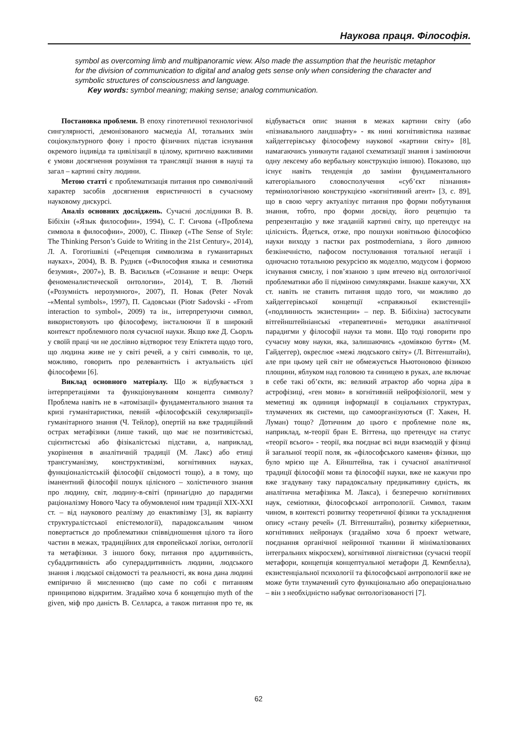Наукова праця. Філософія.
symbol as overcoming limb and multipanoramic view. Also made the assumption that the heuristic metaphor for the division of communication to digital and analog gets sense only when considering the character and symbolic structures of consciousness and language.
Key words: symbol meaning; making sense; analog communication.
Постановка проблеми. В епоху гіпотетичної технологічної сингулярності, демонізованого масмедіа AI, тотальних змін соціокультурного фону і просто фізичних підстав існування окремого індивіда та цивілізації в цілому, критично важливими є умови досягнення розуміння та трансляції знання в науці та загал – картині світу людини.
Метою статті є проблематизація питання про символічний характер засобів досягнення евристичності в сучасному науковому дискурсі.
Аналіз основних досліджень. Сучасні дослідники В. В. Бібіхін («Язык философии», 1994), С. Г. Сичова («Проблема символа в философии», 2000), С. Пінкер («The Sense of Style: The Thinking Person’s Guide to Writing in the 21st Century», 2014), Л. А. Гоготішвілі («Рецепция символизма в гуманитарных науках», 2004), В. В. Руднєв («Философия языка и семиотика безумия», 2007»), В. В. Васильєв («Сознание и вещи: Очерк феноменалистической онтологии», 2014), Т. В. Лютий («Розумність нерозумного», 2007), П. Новак (Peter Novak -«Mental symbols», 1997), П. Садовськи (Piotr Sadovski - «From interaction to symbol», 2009) та ін., інтерпретуючи символ, використовують цю філософему, інсталюючи її в широкий контекст проблемного поля сучасної науки. Якщо вже Д. Сьорль у своїй праці чи не дослівно відтворює тезу Епіктета щодо того, що людина живе не у світі речей, а у світі символів, то це, можливо, говорить про релевантність і актуальність цієї філософеми [6].
Виклад основного матеріалу. Що ж відбувається з інтерпретаціями та функціонуванням концепта символу? Проблема навіть не в «атомізації» фундаментального знання та кризі гуманітаристики, певній «філософській секуляризації» гуманітарного знання (Ч. Тейлор), опертій на вже традиційний острах метафізики (лише такий, що має не позитивістські, сцієнтистські або фізікалістські підстави, а, наприклад, укорінення в аналітичній традиції (М. Лакс) або етиці трансгуманізму, конструктивізмі, когнітивних науках, функціоналістській філософії свідомості тощо), а в тому, що іманентний філософії пошук цілісного – холістичного знання про людину, світ, людину-в-світі (принагідно до парадигми раціоналізму Нового Часу та обумовленої ним традиції XIX-XXI ст. – від наукового реалізму до енактивізму [3], як варіанту структуралістської епістемології), парадоксальним чином повертається до проблематики співвідношення цілого та його частин в межах, традиційних для європейської логіки, онтології та метафізики. З іншого боку, питання про аддитивність, субаддитивність або супераддитивність людини, людського знання і людської свідомості та реальності, як вона дана людині емпірично й мисленнєво (що саме по собі є питанням принципово відкритим. Згадаймо хоча б концепцію myth of the given, міф про даність В. Селларса, а також питання про те, як відбувається опис знання в межах картини світу (або «пізнавального ландшафту» - як нині когнітивістика називає хайдеггерівську філософему наукової «картини світу» [8], намагаючись уникнути гаданої схематизації знання і замінюючи одну лексему або вербальну конструкцію іншою). Показово, що існує навіть тенденція до заміни фундаментального категоріального словосполучення «суб’єкт пізнання» термінологічною конструкцією «когнітивний агент» [3, с. 89], що в свою чергу актуалізує питання про форми побутування знання, тобто, про форми досвіду, його рецепцію та репрезентацію у вже згаданій картині світу, що претендує на цілісність. Йдеться, отже, про пошуки новітньою філософією науки виходу з пастки pax postmoderniana, з його дивною безкінечністю, пафосом постулювання тотальної негації і одночасно тотальною рекурсією як моделлю, модусом і формою існування смислу, і пов’язаною з цим втечею від онтологічної проблематики або її підміною симулякрами. Інакше кажучи, XX ст. навіть не ставить питання щодо того, чи можливо до хайдеггерівської концепції «справжньої екзистенції» («подлинность экзистенции» – пер. В. Бібіхіна) застосувати вітгейнштейніанські «терапевтичні» методики аналітичної парадигми у філософії науки та мови. Що тоді говорити про сучасну мову науки, яка, залишаючись «домівкою буття» (М. Гайдеггер), окреслює «межі людського світу» (Л. Вітгенштайн), але при цьому цей світ не обмежується Ньютоновою фізикою площини, яблуком над головою та синицею в руках, але включає в себе такі об’єкти, як: великий атрактор або чорна діра в астрофізиці, «ген мови» в когнітивній нейрофізіології, мем у меметиці як одиниця інформації в соціальних структурах, тлумачених як системи, що самоорганізуються (Г. Хакен, Н. Луман) тощо? Дотичним до цього є проблемне поле як, наприклад, м-теорії бран Е. Віттена, що претендує на статус «теорії всього» - теорії, яка поєднає всі види взаємодій у фізиці й загальної теорії поля, як «філософського каменя» фізики, що було мрією ще А. Ейнштейна, так і сучасної аналітичної традиції філософії мови та філософії науки, вже не кажучи про вже згадувану таку парадоксальну предикативну єдність, як аналітична метафізика М. Лакса), і безперечно когнітивних наук, семіотики, філософської антропології. Символ, таким чином, в контексті розвитку теоретичної фізики та ускладнення опису «стану речей» (Л. Вітгенштайн), розвитку кібернетики, когнітивних нейронаук (згадаймо хоча б проект wetware, поєднання органічної нейронної тканини й мінімалізованих інтегральних мікросхем), когнітивної лінгвістики (сучасні теорії метафори, концепція концептуальної метафори Д. Кемпбелла), екзистенціальної психології та філософської антропології вже не може бути тлумачений суто функціонально або операціонально – він з необхідністю набуває онтологізованості [7].
62